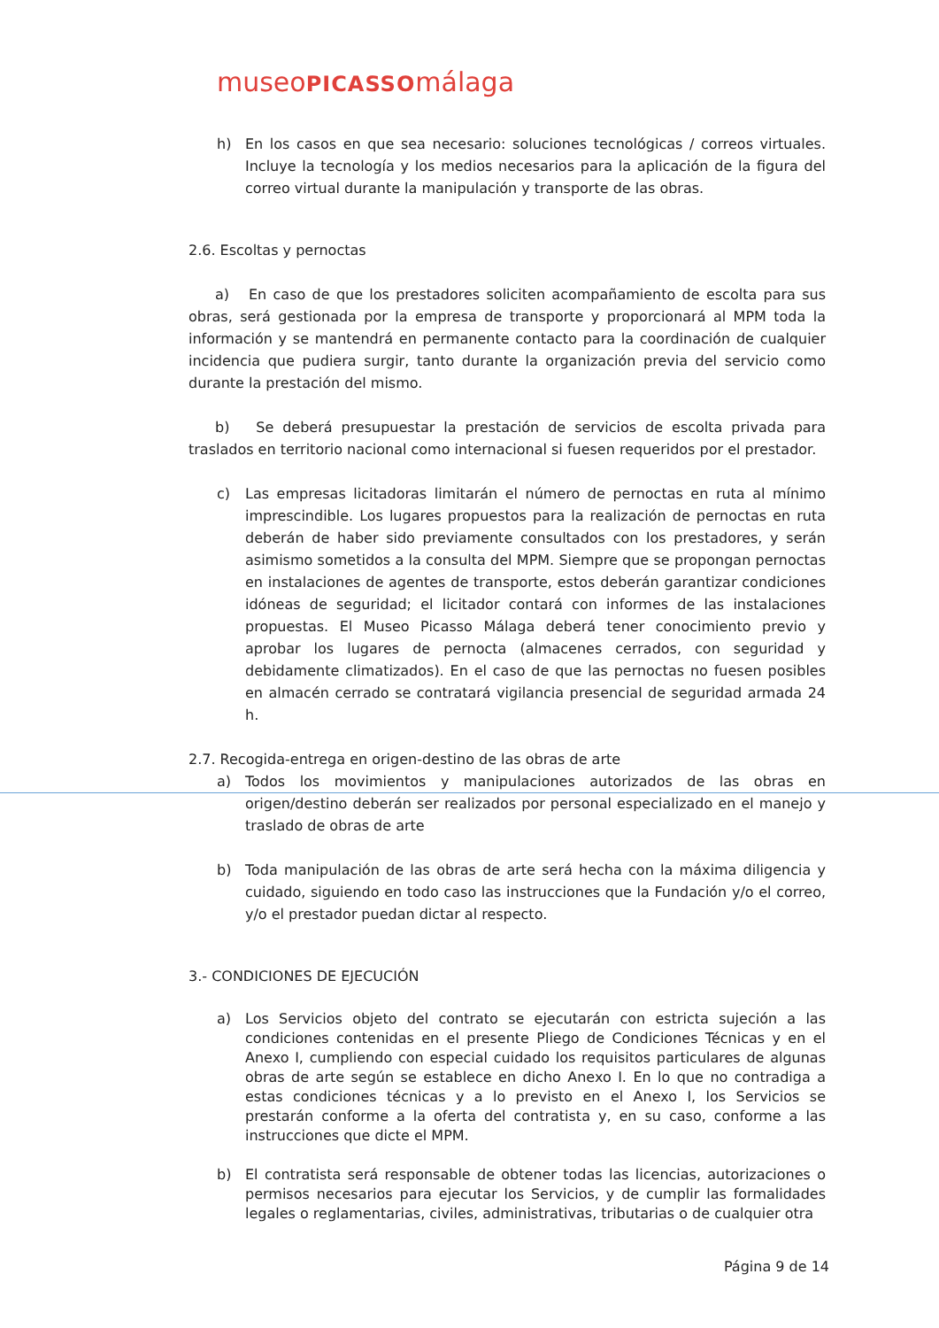museoPICASSOmálaga
h) En los casos en que sea necesario: soluciones tecnológicas / correos virtuales. Incluye la tecnología y los medios necesarios para la aplicación de la figura del correo virtual durante la manipulación y transporte de las obras.
2.6. Escoltas y pernoctas
a) En caso de que los prestadores soliciten acompañamiento de escolta para sus obras, será gestionada por la empresa de transporte y proporcionará al MPM toda la información y se mantendrá en permanente contacto para la coordinación de cualquier incidencia que pudiera surgir, tanto durante la organización previa del servicio como durante la prestación del mismo.
b) Se deberá presupuestar la prestación de servicios de escolta privada para traslados en territorio nacional como internacional si fuesen requeridos por el prestador.
c) Las empresas licitadoras limitarán el número de pernoctas en ruta al mínimo imprescindible. Los lugares propuestos para la realización de pernoctas en ruta deberán de haber sido previamente consultados con los prestadores, y serán asimismo sometidos a la consulta del MPM. Siempre que se propongan pernoctas en instalaciones de agentes de transporte, estos deberán garantizar condiciones idóneas de seguridad; el licitador contará con informes de las instalaciones propuestas. El Museo Picasso Málaga deberá tener conocimiento previo y aprobar los lugares de pernocta (almacenes cerrados, con seguridad y debidamente climatizados). En el caso de que las pernoctas no fuesen posibles en almacén cerrado se contratará vigilancia presencial de seguridad armada 24 h.
2.7. Recogida-entrega en origen-destino de las obras de arte
a) Todos los movimientos y manipulaciones autorizados de las obras en origen/destino deberán ser realizados por personal especializado en el manejo y traslado de obras de arte
b) Toda manipulación de las obras de arte será hecha con la máxima diligencia y cuidado, siguiendo en todo caso las instrucciones que la Fundación y/o el correo, y/o el prestador puedan dictar al respecto.
3.- CONDICIONES DE EJECUCIÓN
a) Los Servicios objeto del contrato se ejecutarán con estricta sujeción a las condiciones contenidas en el presente Pliego de Condiciones Técnicas y en el Anexo I, cumpliendo con especial cuidado los requisitos particulares de algunas obras de arte según se establece en dicho Anexo I. En lo que no contradiga a estas condiciones técnicas y a lo previsto en el Anexo I, los Servicios se prestarán conforme a la oferta del contratista y, en su caso, conforme a las instrucciones que dicte el MPM.
b) El contratista será responsable de obtener todas las licencias, autorizaciones o permisos necesarios para ejecutar los Servicios, y de cumplir las formalidades legales o reglamentarias, civiles, administrativas, tributarias o de cualquier otra
Página 9 de 14